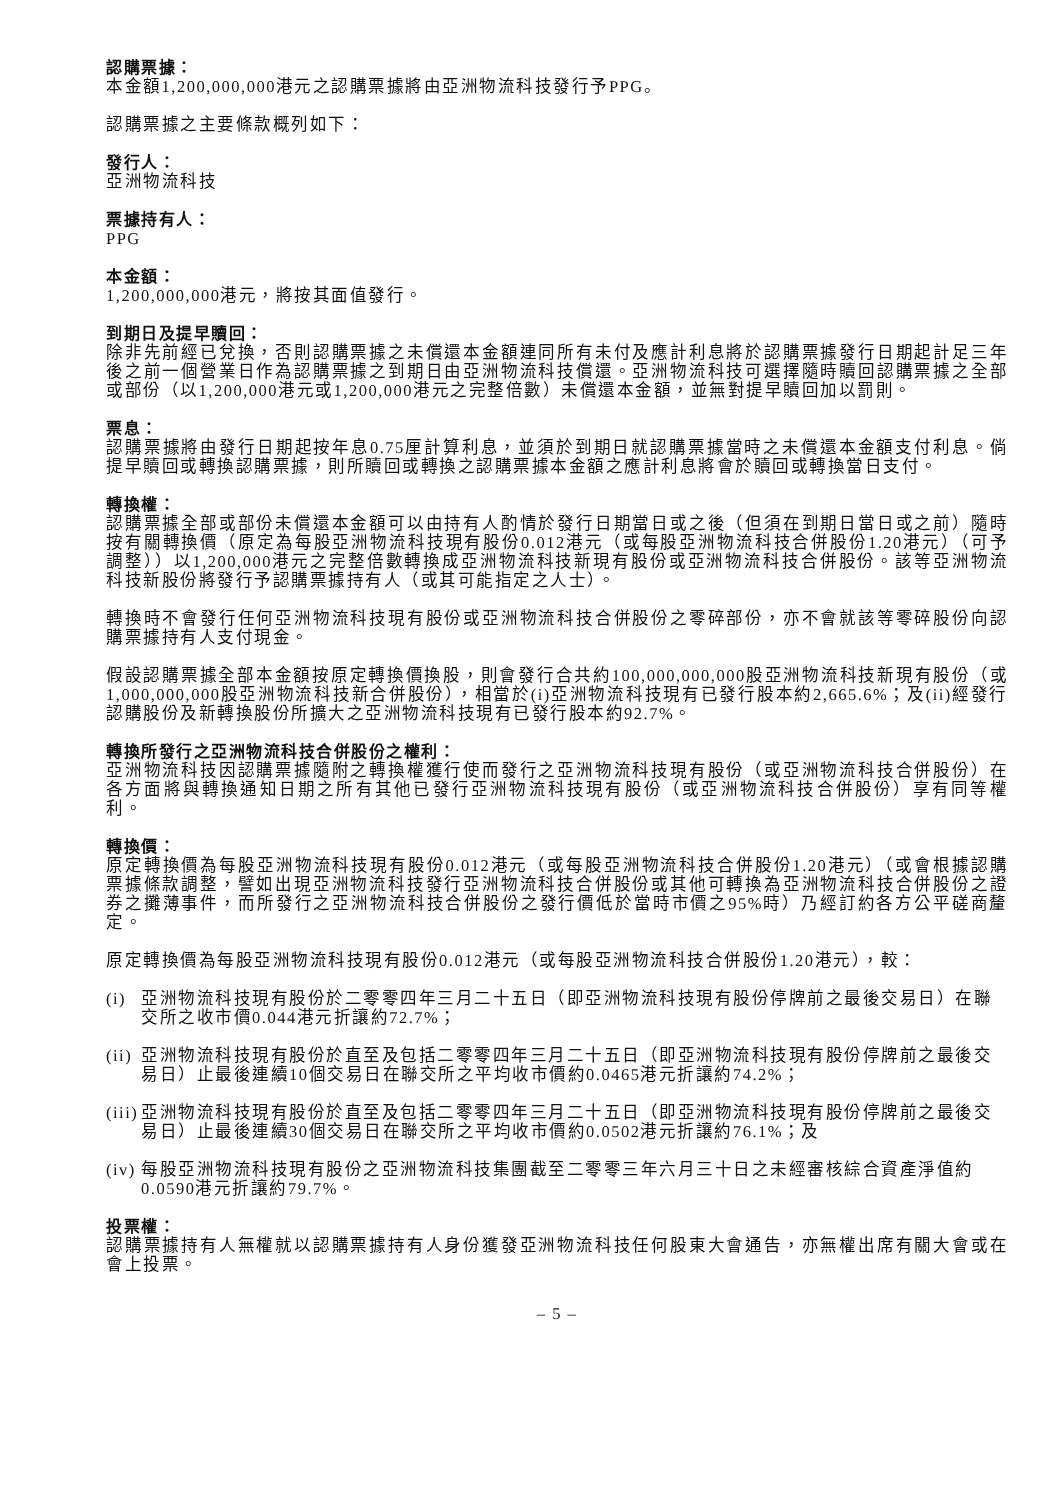認購票據：
本金額1,200,000,000港元之認購票據將由亞洲物流科技發行予PPG。
認購票據之主要條款概列如下：
發行人：
亞洲物流科技
票據持有人：
PPG
本金額：
1,200,000,000港元，將按其面值發行。
到期日及提早贖回：
除非先前經已兌換，否則認購票據之未償還本金額連同所有未付及應計利息將於認購票據發行日期起計足三年後之前一個營業日作為認購票據之到期日由亞洲物流科技償還。亞洲物流科技可選擇隨時贖回認購票據之全部或部份（以1,200,000港元或1,200,000港元之完整倍數）未償還本金額，並無對提早贖回加以罰則。
票息：
認購票據將由發行日期起按年息0.75厘計算利息，並須於到期日就認購票據當時之未償還本金額支付利息。倘提早贖回或轉換認購票據，則所贖回或轉換之認購票據本金額之應計利息將會於贖回或轉換當日支付。
轉換權：
認購票據全部或部份未償還本金額可以由持有人酌情於發行日期當日或之後（但須在到期日當日或之前）隨時按有關轉換價（原定為每股亞洲物流科技現有股份0.012港元（或每股亞洲物流科技合併股份1.20港元）（可予調整））以1,200,000港元之完整倍數轉換成亞洲物流科技新現有股份或亞洲物流科技合併股份。該等亞洲物流科技新股份將發行予認購票據持有人（或其可能指定之人士）。
轉換時不會發行任何亞洲物流科技現有股份或亞洲物流科技合併股份之零碎部份，亦不會就該等零碎股份向認購票據持有人支付現金。
假設認購票據全部本金額按原定轉換價換股，則會發行合共約100,000,000,000股亞洲物流科技新現有股份（或1,000,000,000股亞洲物流科技新合併股份），相當於(i)亞洲物流科技現有已發行股本約2,665.6%；及(ii)經發行認購股份及新轉換股份所擴大之亞洲物流科技現有已發行股本約92.7%。
轉換所發行之亞洲物流科技合併股份之權利：
亞洲物流科技因認購票據隨附之轉換權獲行使而發行之亞洲物流科技現有股份（或亞洲物流科技合併股份）在各方面將與轉換通知日期之所有其他已發行亞洲物流科技現有股份（或亞洲物流科技合併股份）享有同等權利。
轉換價：
原定轉換價為每股亞洲物流科技現有股份0.012港元（或每股亞洲物流科技合併股份1.20港元）（或會根據認購票據條款調整，譬如出現亞洲物流科技發行亞洲物流科技合併股份或其他可轉換為亞洲物流科技合併股份之證券之攤薄事件，而所發行之亞洲物流科技合併股份之發行價低於當時市價之95%時）乃經訂約各方公平磋商釐定。
原定轉換價為每股亞洲物流科技現有股份0.012港元（或每股亞洲物流科技合併股份1.20港元），較：
(i) 亞洲物流科技現有股份於二零零四年三月二十五日（即亞洲物流科技現有股份停牌前之最後交易日）在聯交所之收市價0.044港元折讓約72.7%；
(ii) 亞洲物流科技現有股份於直至及包括二零零四年三月二十五日（即亞洲物流科技現有股份停牌前之最後交易日）止最後連續10個交易日在聯交所之平均收市價約0.0465港元折讓約74.2%；
(iii) 亞洲物流科技現有股份於直至及包括二零零四年三月二十五日（即亞洲物流科技現有股份停牌前之最後交易日）止最後連續30個交易日在聯交所之平均收市價約0.0502港元折讓約76.1%；及
(iv) 每股亞洲物流科技現有股份之亞洲物流科技集團截至二零零三年六月三十日之未經審核綜合資產淨值約0.0590港元折讓約79.7%。
投票權：
認購票據持有人無權就以認購票據持有人身份獲發亞洲物流科技任何股東大會通告，亦無權出席有關大會或在會上投票。
– 5 –